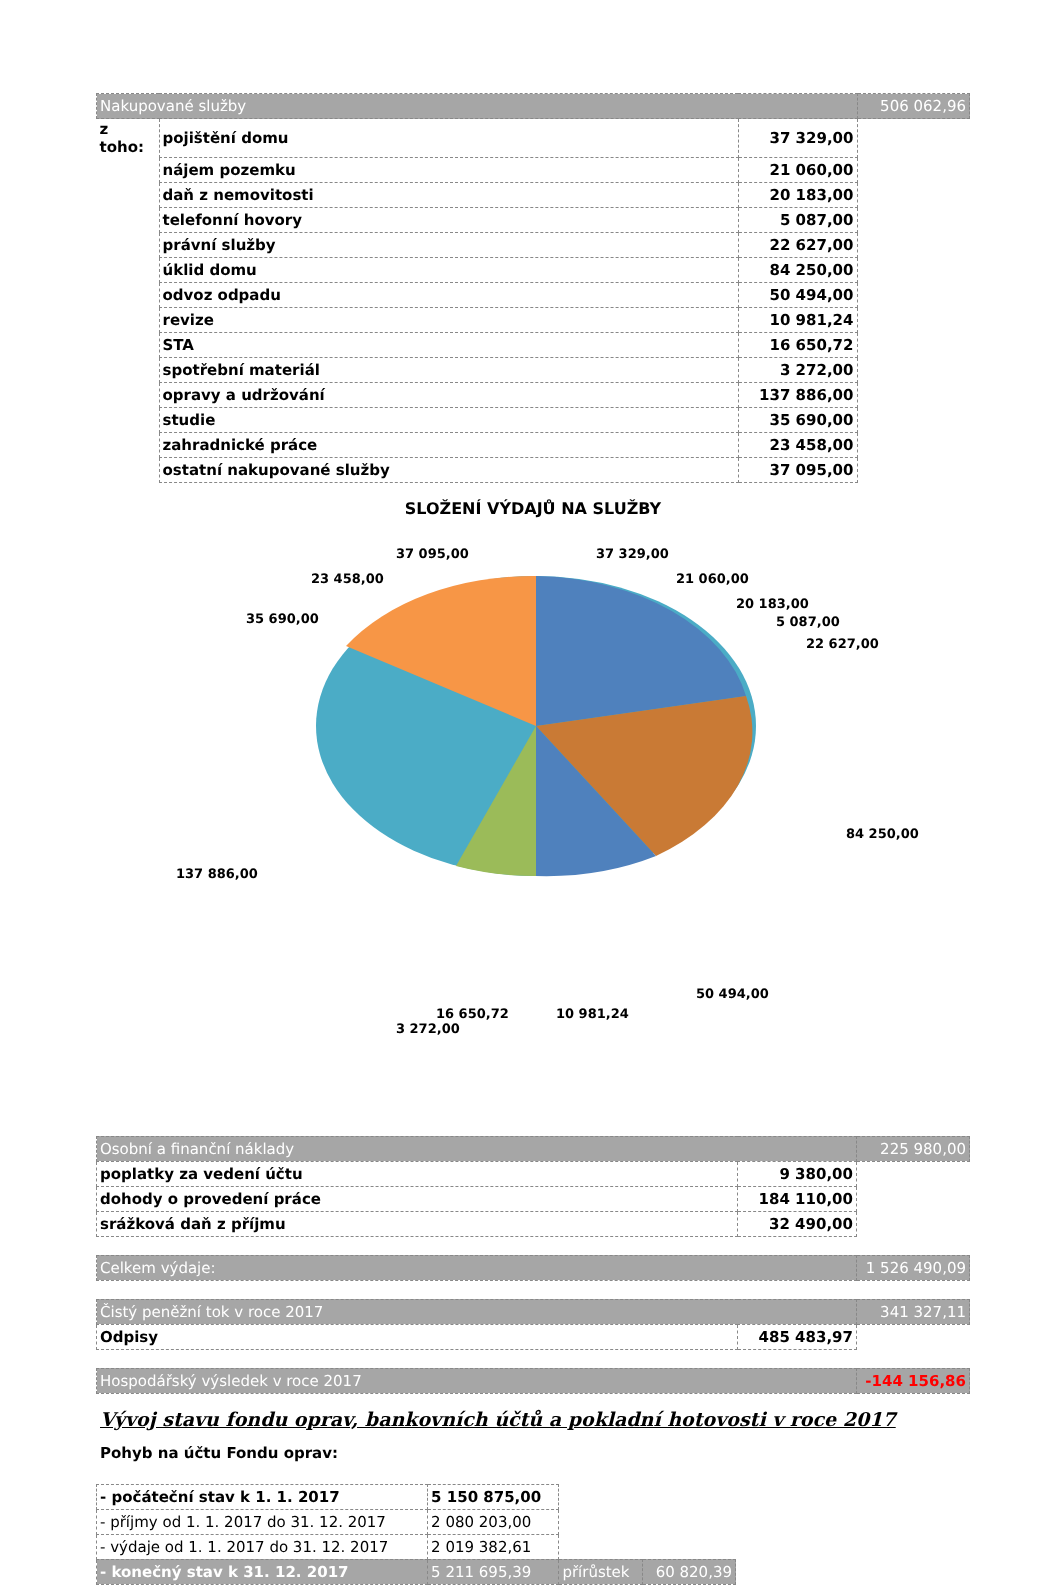| Nakupované služby | | | 506 062,96 |
| z toho: | pojištění domu | 37 329,00 | |
| | nájem pozemku | 21 060,00 | |
| | daň z nemovitosti | 20 183,00 | |
| | telefonní hovory | 5 087,00 | |
| | právní služby | 22 627,00 | |
| | úklid domu | 84 250,00 | |
| | odvoz odpadu | 50 494,00 | |
| | revize | 10 981,24 | |
| | STA | 16 650,72 | |
| | spotřební materiál | 3 272,00 | |
| | opravy a udržování | 137 886,00 | |
| | studie | 35 690,00 | |
| | zahradnické práce | 23 458,00 | |
| | ostatní nakupované služby | 37 095,00 | |
SLOŽENÍ VÝDAJŮ NA SLUŽBY
37 329,00
21 060,00
20 183,00
5 087,00
22 627,00
84 250,00
50 494,00
10 981,24 16 650,72
3 272,00
137 886,00
35 690,00
23 458,00
37 095,00
| Osobní a finanční náklady | | 225 980,00 |
| poplatky za vedení účtu | 9 380,00 | |
| dohody o provedení práce | 184 110,00 | |
| srážková daň z příjmu | 32 490,00 | |
| Celkem výdaje: | 1 526 490,09 |
| Čistý peněžní tok v roce 2017 | | 341 327,11 |
| Odpisy | 485 483,97 | |
| Hospodářský výsledek v roce 2017 | -144 156,86 |
Vývoj stavu fondu oprav, bankovních účtů a pokladní hotovosti v roce 2017
Pohyb na účtu Fondu oprav:
| - počáteční stav k 1. 1. 2017 | 5 150 875,00 | | |
| - příjmy od 1. 1. 2017 do 31. 12. 2017 | 2 080 203,00 | | |
| - výdaje od 1. 1. 2017 do 31. 12. 2017 | 2 019 382,61 | | |
| - konečný stav k 31. 12. 2017 | 5 211 695,39 | přírůstek | 60 820,39 |